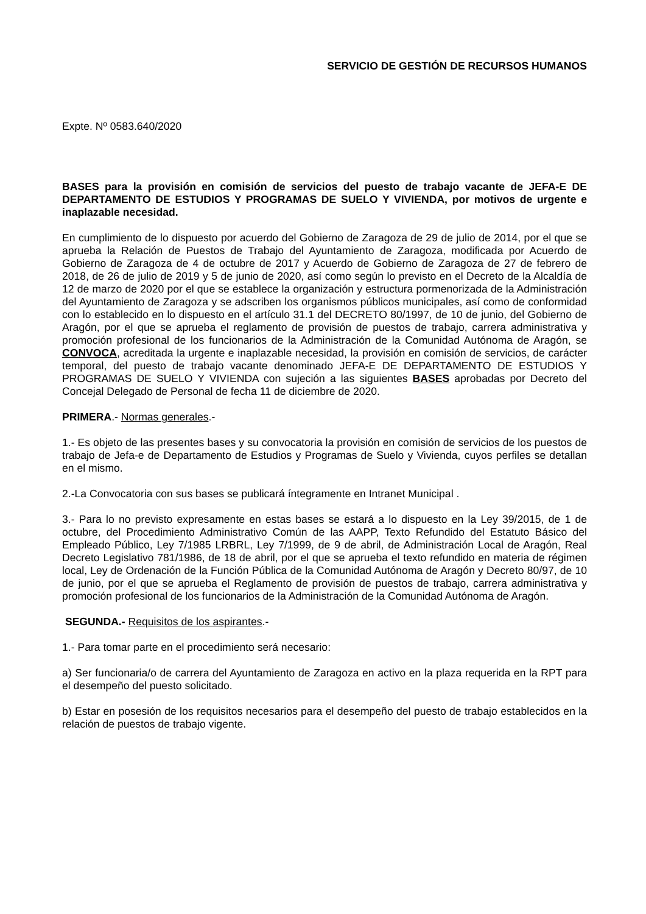SERVICIO DE GESTIÓN DE RECURSOS HUMANOS
Expte. Nº 0583.640/2020
BASES para la provisión en comisión de servicios del puesto de trabajo vacante de JEFA-E DE DEPARTAMENTO DE ESTUDIOS Y PROGRAMAS DE SUELO Y VIVIENDA, por motivos de urgente e inaplazable necesidad.
En cumplimiento de lo dispuesto por acuerdo del Gobierno de Zaragoza de 29 de julio de 2014, por el que se aprueba la Relación de Puestos de Trabajo del Ayuntamiento de Zaragoza, modificada por Acuerdo de Gobierno de Zaragoza de 4 de octubre de 2017 y Acuerdo de Gobierno de Zaragoza de 27 de febrero de 2018, de 26 de julio de 2019 y 5 de junio de 2020, así como según lo previsto en el Decreto de la Alcaldía de 12 de marzo de 2020 por el que se establece la organización y estructura pormenorizada de la Administración del Ayuntamiento de Zaragoza y se adscriben los organismos públicos municipales, así como de conformidad con lo establecido en lo dispuesto en el artículo 31.1 del DECRETO 80/1997, de 10 de junio, del Gobierno de Aragón, por el que se aprueba el reglamento de provisión de puestos de trabajo, carrera administrativa y promoción profesional de los funcionarios de la Administración de la Comunidad Autónoma de Aragón, se CONVOCA, acreditada la urgente e inaplazable necesidad, la provisión en comisión de servicios, de carácter temporal, del puesto de trabajo vacante denominado JEFA-E DE DEPARTAMENTO DE ESTUDIOS Y PROGRAMAS DE SUELO Y VIVIENDA con sujeción a las siguientes BASES aprobadas por Decreto del Concejal Delegado de Personal de fecha 11 de diciembre de 2020.
PRIMERA.- Normas generales.-
1.- Es objeto de las presentes bases y su convocatoria la provisión en comisión de servicios de los puestos de trabajo de Jefa-e de Departamento de Estudios y Programas de Suelo y Vivienda, cuyos perfiles se detallan en el mismo.
2.-La Convocatoria con sus bases se publicará íntegramente en Intranet Municipal .
3.- Para lo no previsto expresamente en estas bases se estará a lo dispuesto en la Ley 39/2015, de 1 de octubre, del Procedimiento Administrativo Común de las AAPP, Texto Refundido del Estatuto Básico del Empleado Público, Ley 7/1985 LRBRL, Ley 7/1999, de 9 de abril, de Administración Local de Aragón, Real Decreto Legislativo 781/1986, de 18 de abril, por el que se aprueba el texto refundido en materia de régimen local, Ley de Ordenación de la Función Pública de la Comunidad Autónoma de Aragón y Decreto 80/97, de 10 de junio, por el que se aprueba el Reglamento de provisión de puestos de trabajo, carrera administrativa y promoción profesional de los funcionarios de la Administración de la Comunidad Autónoma de Aragón.
SEGUNDA.- Requisitos de los aspirantes.-
1.- Para tomar parte en el procedimiento será necesario:
a) Ser funcionaria/o de carrera del Ayuntamiento de Zaragoza en activo en la plaza requerida en la RPT para el desempeño del puesto solicitado.
b) Estar en posesión de los requisitos necesarios para el desempeño del puesto de trabajo establecidos en la relación de puestos de trabajo vigente.